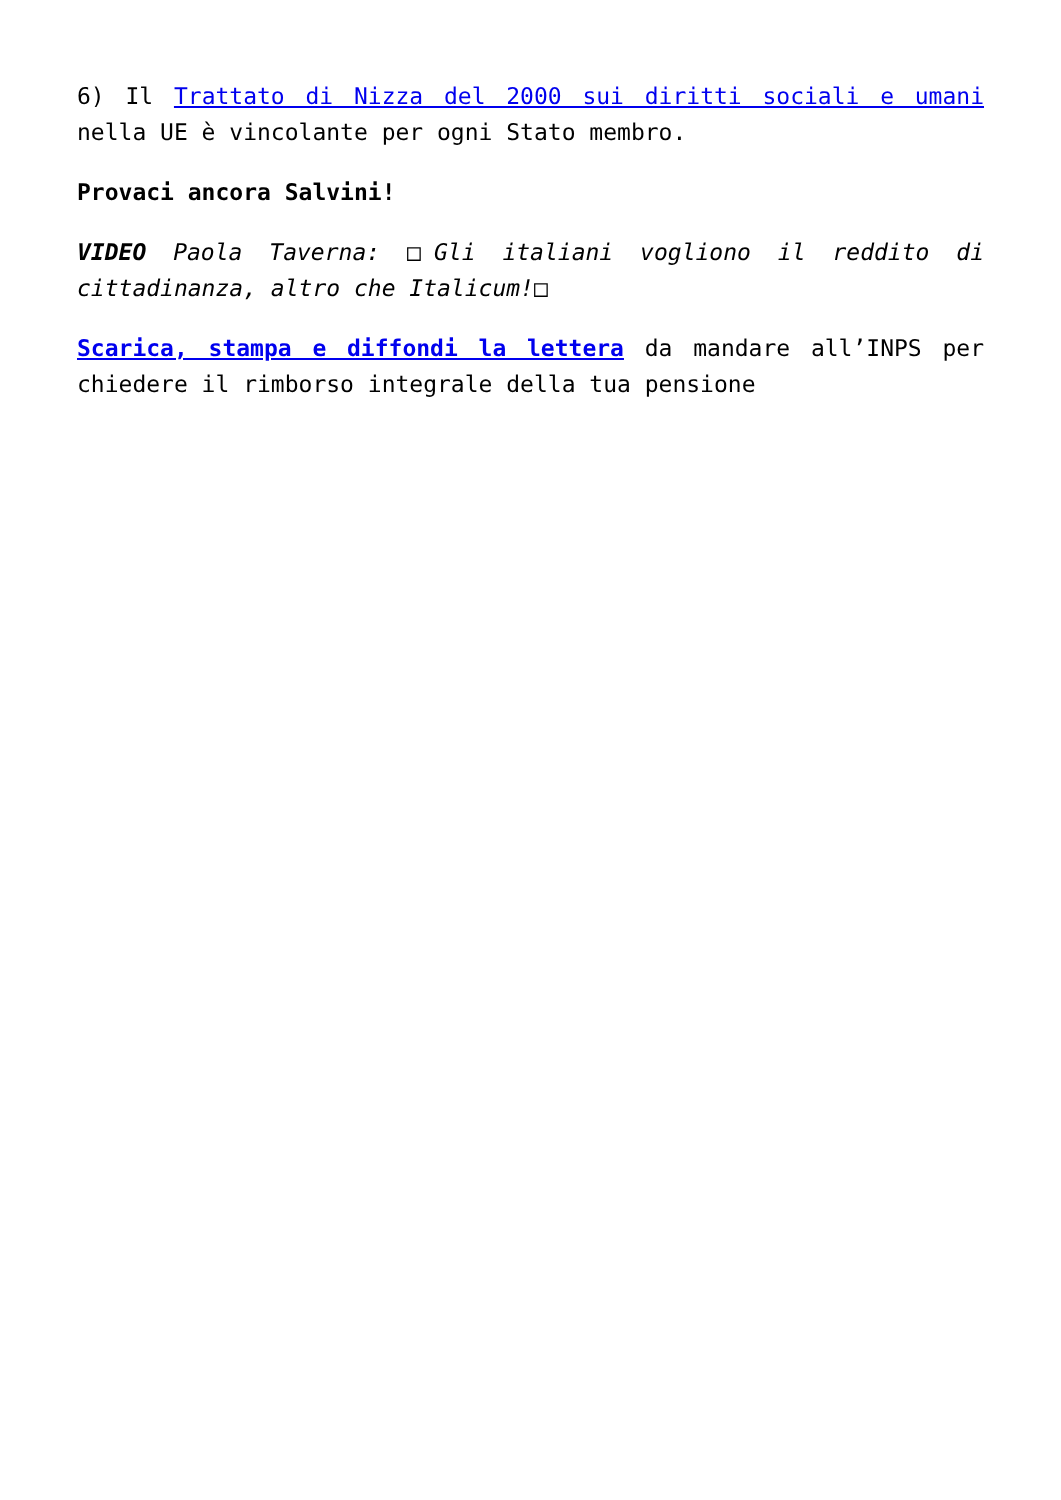6) Il Trattato di Nizza del 2000 sui diritti sociali e umani nella UE è vincolante per ogni Stato membro.
Provaci ancora Salvini!
VIDEO Paola Taverna: □Gli italiani vogliono il reddito di cittadinanza, altro che Italicum!□
Scarica, stampa e diffondi la lettera da mandare all’INPS per chiedere il rimborso integrale della tua pensione